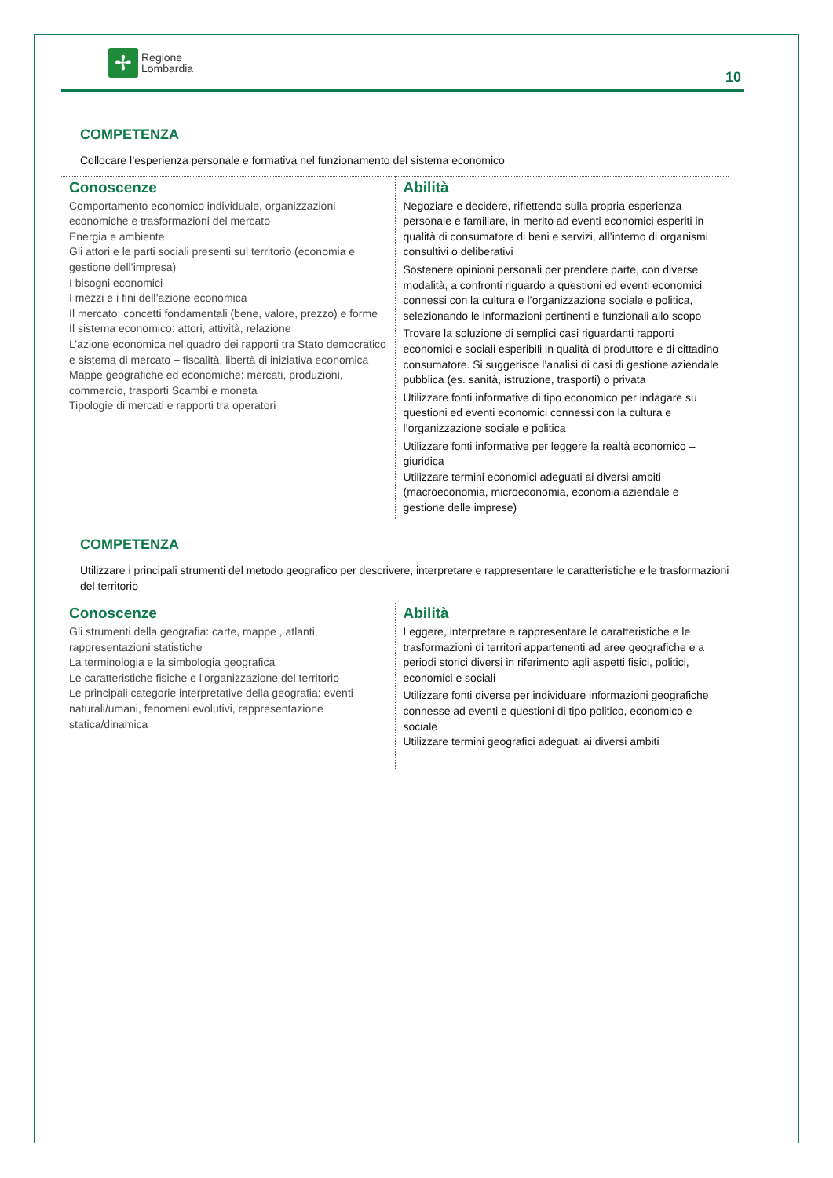✢
Regione
Lombardia
10
COMPETENZA
Collocare l’esperienza personale e formativa nel funzionamento del sistema economico
| Conoscenze Comportamento economico individuale, organizzazioni economiche e trasformazioni del mercato Energia e ambiente Gli attori e le parti sociali presenti sul territorio (economia e gestione dell’impresa) I bisogni economici I mezzi e i fini dell’azione economica Il mercato: concetti fondamentali (bene, valore, prezzo) e forme Il sistema economico: attori, attività, relazione L’azione economica nel quadro dei rapporti tra Stato democratico e sistema di mercato – fiscalità, libertà di iniziativa economica Mappe geografiche ed economiche: mercati, produzioni, commercio, trasporti Scambi e moneta Tipologie di mercati e rapporti tra operatori | Abilità Negoziare e decidere, riflettendo sulla propria esperienza personale e familiare, in merito ad eventi economici esperiti in qualità di consumatore di beni e servizi, all’interno di organismi consultivi o deliberativi Sostenere opinioni personali per prendere parte, con diverse modalità, a confronti riguardo a questioni ed eventi economici connessi con la cultura e l’organizzazione sociale e politica, selezionando le informazioni pertinenti e funzionali allo scopo Trovare la soluzione di semplici casi riguardanti rapporti economici e sociali esperibili in qualità di produttore e di cittadino consumatore. Si suggerisce l’analisi di casi di gestione aziendale pubblica (es. sanità, istruzione, trasporti) o privata Utilizzare fonti informative di tipo economico per indagare su questioni ed eventi economici connessi con la cultura e l’organizzazione sociale e politica Utilizzare fonti informative per leggere la realtà economico – giuridica Utilizzare termini economici adeguati ai diversi ambiti (macroeconomia, microeconomia, economia aziendale e gestione delle imprese) |
COMPETENZA
Utilizzare i principali strumenti del metodo geografico per descrivere, interpretare e rappresentare le caratteristiche e le trasformazioni del territorio
| Conoscenze Gli strumenti della geografia: carte, mappe , atlanti, rappresentazioni statistiche La terminologia e la simbologia geografica Le caratteristiche fisiche e l’organizzazione del territorio Le principali categorie interpretative della geografia: eventi naturali/umani, fenomeni evolutivi, rappresentazione statica/dinamica | Abilità Leggere, interpretare e rappresentare le caratteristiche e le trasformazioni di territori appartenenti ad aree geografiche e a periodi storici diversi in riferimento agli aspetti fisici, politici, economici e sociali Utilizzare fonti diverse per individuare informazioni geografiche connesse ad eventi e questioni di tipo politico, economico e sociale Utilizzare termini geografici adeguati ai diversi ambiti |